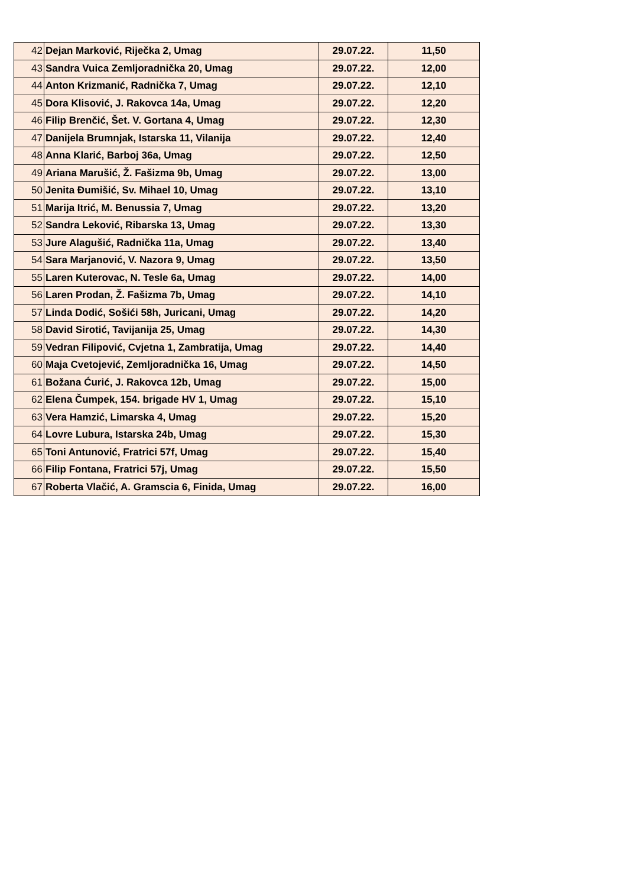| 42 | Dejan Marković, Riječka 2, Umag | 29.07.22. | 11,50 |
| 43 | Sandra Vuica Zemljoradnička 20, Umag | 29.07.22. | 12,00 |
| 44 | Anton Krizmanić, Radnička 7, Umag | 29.07.22. | 12,10 |
| 45 | Dora Klisović, J. Rakovca 14a, Umag | 29.07.22. | 12,20 |
| 46 | Filip Brenčić, Šet. V. Gortana 4, Umag | 29.07.22. | 12,30 |
| 47 | Danijela Brumnjak, Istarska 11, Vilanija | 29.07.22. | 12,40 |
| 48 | Anna Klarić, Barboj 36a, Umag | 29.07.22. | 12,50 |
| 49 | Ariana Marušić, Ž. Fašizma 9b, Umag | 29.07.22. | 13,00 |
| 50 | Jenita Đumišić, Sv. Mihael 10, Umag | 29.07.22. | 13,10 |
| 51 | Marija Itrić, M. Benussia 7, Umag | 29.07.22. | 13,20 |
| 52 | Sandra Leković, Ribarska 13, Umag | 29.07.22. | 13,30 |
| 53 | Jure Alagušić, Radnička 11a, Umag | 29.07.22. | 13,40 |
| 54 | Sara Marjanović, V. Nazora 9, Umag | 29.07.22. | 13,50 |
| 55 | Laren Kuterovac, N. Tesle 6a, Umag | 29.07.22. | 14,00 |
| 56 | Laren Prodan, Ž. Fašizma 7b, Umag | 29.07.22. | 14,10 |
| 57 | Linda Dodić, Sošići 58h, Juricani, Umag | 29.07.22. | 14,20 |
| 58 | David Sirotić, Tavijanija 25, Umag | 29.07.22. | 14,30 |
| 59 | Vedran Filipović, Cvjetna 1, Zambratija, Umag | 29.07.22. | 14,40 |
| 60 | Maja Cvetojević, Zemljoradnička 16, Umag | 29.07.22. | 14,50 |
| 61 | Božana Ćurić, J. Rakovca 12b, Umag | 29.07.22. | 15,00 |
| 62 | Elena Čumpek, 154. brigade HV 1, Umag | 29.07.22. | 15,10 |
| 63 | Vera Hamzić, Limarska 4, Umag | 29.07.22. | 15,20 |
| 64 | Lovre Lubura, Istarska 24b, Umag | 29.07.22. | 15,30 |
| 65 | Toni Antunović, Fratrici 57f, Umag | 29.07.22. | 15,40 |
| 66 | Filip Fontana, Fratrici 57j, Umag | 29.07.22. | 15,50 |
| 67 | Roberta Vlačić, A. Gramscia 6, Finida, Umag | 29.07.22. | 16,00 |